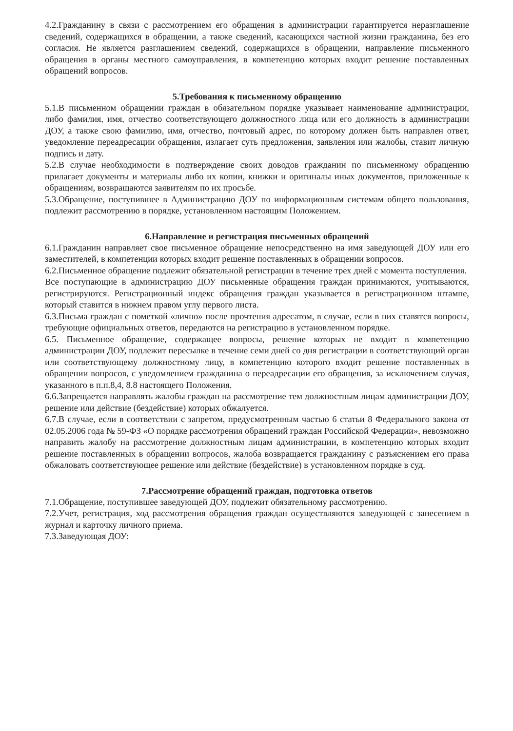4.2.Гражданину в связи с рассмотрением его обращения в администрации гарантируется неразглашение сведений, содержащихся в обращении, а также сведений, касающихся частной жизни гражданина, без его согласия. Не является разглашением сведений, содержащихся в обращении, направление письменного обращения в органы местного самоуправления, в компетенцию которых входит решение поставленных обращений вопросов.
5.Требования к письменному обращению
5.1.В письменном обращении граждан в обязательном порядке указывает наименование администрации, либо фамилия, имя, отчество соответствующего должностного лица или его должность в администрации ДОУ, а также свою фамилию, имя, отчество, почтовый адрес, по которому должен быть направлен ответ, уведомление переадресации обращения, излагает суть предложения, заявления или жалобы, ставит личную подпись и дату.
5.2.В случае необходимости в подтверждение своих доводов гражданин по письменному обращению прилагает документы и материалы либо их копии, книжки и оригиналы иных документов, приложенные к обращениям, возвращаются заявителям по их просьбе.
5.3.Обращение, поступившее в Администрацию ДОУ по информационным системам общего пользования, подлежит рассмотрению в порядке, установленном настоящим Положением.
6.Направление и регистрация письменных обращений
6.1.Гражданин направляет свое письменное обращение непосредственно на имя заведующей ДОУ или его заместителей, в компетенции которых входит решение поставленных в обращении вопросов.
6.2.Письменное обращение подлежит обязательной регистрации в течение трех дней с момента поступления.
Все поступающие в администрацию ДОУ письменные обращения граждан принимаются, учитываются, регистрируются. Регистрационный индекс обращения граждан указывается в регистрационном штампе, который ставится в нижнем правом углу первого листа.
6.3.Письма граждан с пометкой «лично» после прочтения адресатом, в случае, если в них ставятся вопросы, требующие официальных ответов, передаются на регистрацию в установленном порядке.
6.5. Письменное обращение, содержащее вопросы, решение которых не входит в компетенцию администрации ДОУ, подлежит пересылке в течение семи дней со дня регистрации в соответствующий орган или соответствующему должностному лицу, в компетенцию которого входит решение поставленных в обращении вопросов, с уведомлением гражданина о переадресации его обращения, за исключением случая, указанного в п.п.8,4, 8.8 настоящего Положения.
6.6.Запрещается направлять жалобы граждан на рассмотрение тем должностным лицам администрации ДОУ, решение или действие (бездействие) которых обжалуется.
6.7.В случае, если в соответствии с запретом, предусмотренным частью 6 статьи 8 Федерального закона от 02.05.2006 года № 59-ФЗ «О порядке рассмотрения обращений граждан Российской Федерации», невозможно направить жалобу на рассмотрение должностным лицам администрации, в компетенцию которых входит решение поставленных в обращении вопросов, жалоба возвращается гражданину с разъяснением его права обжаловать соответствующее решение или действие (бездействие) в установленном порядке в суд.
7.Рассмотрение обращений граждан, подготовка ответов
7.1.Обращение, поступившее заведующей ДОУ, подлежит обязательному рассмотрению.
7.2.Учет, регистрация, ход рассмотрения обращения граждан осуществляются заведующей с занесением в журнал и карточку личного приема.
7.3.Заведующая ДОУ: